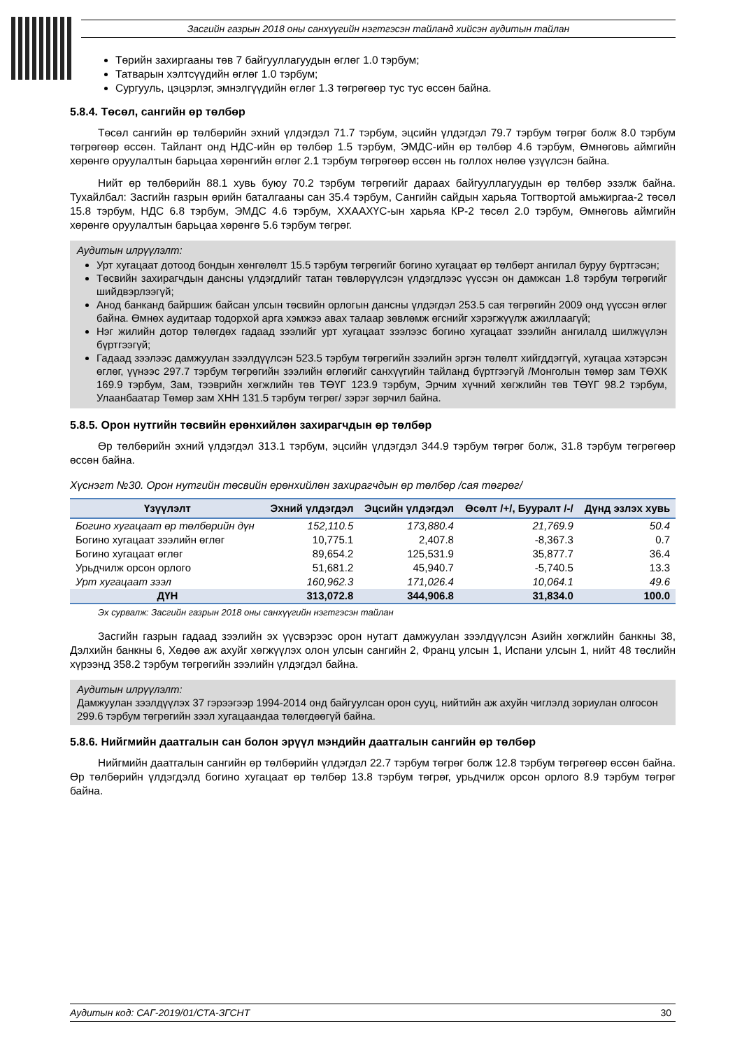Засгийн газрын 2018 оны санхүүгийн нэгтгэсэн тайланд хийсэн аудитын тайлан
Төрийн захиргааны төв 7 байгууллагуудын өглөг 1.0 тэрбум;
Татварын хэлтсүүдийн өглөг 1.0 тэрбум;
Сургууль, цэцэрлэг, эмнэлгүүдийн өглөг 1.3 төгрөгөөр тус тус өссөн байна.
5.8.4. Төсөл, сангийн өр төлбөр
Төсөл сангийн өр төлбөрийн эхний үлдэгдэл 71.7 тэрбум, эцсийн үлдэгдэл 79.7 тэрбум төгрөг болж 8.0 тэрбум төгрөгөөр өссөн. Тайлант онд НДС-ийн өр төлбөр 1.5 тэрбум, ЭМДС-ийн өр төлбөр 4.6 тэрбум, Өмнөговь аймгийн хөрөнгө оруулалтын барьцаа хөрөнгийн өглөг 2.1 тэрбум төгрөгөөр өссөн нь голлох нөлөө үзүүлсэн байна.
Нийт өр төлбөрийн 88.1 хувь буюу 70.2 тэрбум төгрөгийг дараах байгууллагуудын өр төлбөр эзэлж байна. Тухайлбал: Засгийн газрын өрийн баталгааны сан 35.4 тэрбум, Сангийн сайдын харьяа Тогтвортой амьжиргаа-2 төсөл 15.8 тэрбум, НДС 6.8 тэрбум, ЭМДС 4.6 тэрбум, ХХААХҮС-ын харьяа КР-2 төсөл 2.0 тэрбум, Өмнөговь аймгийн хөрөнгө оруулалтын барьцаа хөрөнгө 5.6 тэрбум төгрөг.
Аудитын илрүүлэлт:
Урт хугацаат дотоод бондын хөнгөлөлт 15.5 тэрбум төгрөгийг богино хугацаат өр төлбөрт ангилал буруу бүртгэсэн;
Төсвийн захирагчдын дансны үлдэгдлийг татан төвлөрүүлсэн үлдэгдлээс үүссэн он дамжсан 1.8 тэрбум төгрөгийг шийдвэрлээгүй;
Анод банканд байршиж байсан улсын төсвийн орлогын дансны үлдэгдэл 253.5 сая төгрөгийн 2009 онд үүссэн өглөг байна. Өмнөх аудитаар тодорхой арга хэмжээ авах талаар зөвлөмж өгснийг хэрэгжүүлж ажиллаагүй;
Нэг жилийн дотор төлөгдөх гадаад зээлийг урт хугацаат зээлээс богино хугацаат зээлийн ангилалд шилжүүлэн бүртгээгүй;
Гадаад зээлээс дамжуулан зээлдүүлсэн 523.5 тэрбум төгрөгийн зээлийн эргэн төлөлт хийгддэггүй, хугацаа хэтэрсэн өглөг, үүнээс 297.7 тэрбум төгрөгийн зээлийн өглөгийг санхүүгийн тайланд бүртгээгүй /Монголын төмөр зам ТӨХК 169.9 тэрбум, Зам, тээврийн хөгжлийн төв ТӨҮГ 123.9 тэрбум, Эрчим хүчний хөгжлийн төв ТӨҮГ 98.2 тэрбум, Улаанбаатар Төмөр зам ХНН 131.5 тэрбум төгрөг/ зэрэг зөрчил байна.
5.8.5. Орон нутгийн төсвийн ерөнхийлөн захирагчдын өр төлбөр
Өр төлбөрийн эхний үлдэгдэл 313.1 тэрбум, эцсийн үлдэгдэл 344.9 тэрбум төгрөг болж, 31.8 тэрбум төгрөгөөр өссөн байна.
Хүснэгт №30. Орон нутгийн төсвийн ерөнхийлөн захирагчдын өр төлбөр /сая төгрөг/
| Үзүүлэлт | Эхний үлдэгдэл | Эцсийн үлдэгдэл | Өсөлт /+/, Бууралт /-/ | Дүнд эзлэх хувь |
| --- | --- | --- | --- | --- |
| Богино хугацаат өр төлбөрийн дүн | 152,110.5 | 173,880.4 | 21,769.9 | 50.4 |
| Богино хугацаат зээлийн өглөг | 10,775.1 | 2,407.8 | -8,367.3 | 0.7 |
| Богино хугацаат өглөг | 89,654.2 | 125,531.9 | 35,877.7 | 36.4 |
| Урьдчилж орсон орлого | 51,681.2 | 45,940.7 | -5,740.5 | 13.3 |
| Урт хугацаат зээл | 160,962.3 | 171,026.4 | 10,064.1 | 49.6 |
| ДҮН | 313,072.8 | 344,906.8 | 31,834.0 | 100.0 |
Эх сурвалж: Засгийн газрын 2018 оны санхүүгийн нэгтгэсэн тайлан
Засгийн газрын гадаад зээлийн эх үүсвэрээс орон нутагт дамжуулан зээлдүүлсэн Азийн хөгжлийн банкны 38, Дэлхийн банкны 6, Хөдөө аж ахуйг хөгжүүлэх олон улсын сангийн 2, Франц улсын 1, Испани улсын 1, нийт 48 төслийн хүрээнд 358.2 тэрбум төгрөгийн зээлийн үлдэгдэл байна.
Аудитын илрүүлэлт:
Дамжуулан зээлдүүлэх 37 гэрээгээр 1994-2014 онд байгуулсан орон сууц, нийтийн аж ахуйн чиглэлд зориулан олгосон 299.6 тэрбум төгрөгийн зээл хугацаандаа төлөгдөөгүй байна.
5.8.6. Нийгмийн даатгалын сан болон эрүүл мэндийн даатгалын сангийн өр төлбөр
Нийгмийн даатгалын сангийн өр төлбөрийн үлдэгдэл 22.7 тэрбум төгрөг болж 12.8 тэрбум төгрөгөөр өссөн байна. Өр төлбөрийн үлдэгдэлд богино хугацаат өр төлбөр 13.8 тэрбум төгрөг, урьдчилж орсон орлого 8.9 тэрбум төгрөг байна.
Аудитын код: САГ-2019/01/СТА-ЗГСНТ 30